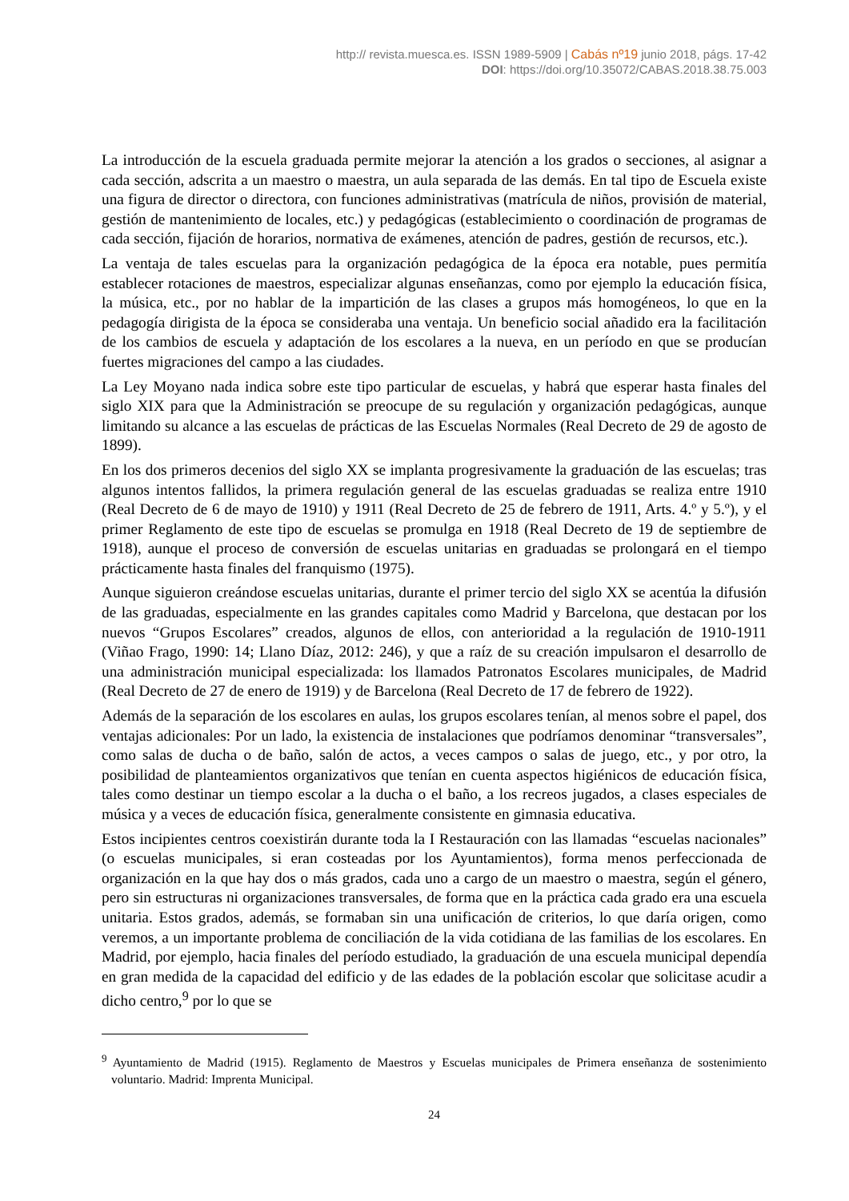http:// revista.muesca.es. ISSN 1989-5909 | Cabás nº19 junio 2018, págs. 17-42
DOI: https://doi.org/10.35072/CABAS.2018.38.75.003
La introducción de la escuela graduada permite mejorar la atención a los grados o secciones, al asignar a cada sección, adscrita a un maestro o maestra, un aula separada de las demás. En tal tipo de Escuela existe una figura de director o directora, con funciones administrativas (matrícula de niños, provisión de material, gestión de mantenimiento de locales, etc.) y pedagógicas (establecimiento o coordinación de programas de cada sección, fijación de horarios, normativa de exámenes, atención de padres, gestión de recursos, etc.).
La ventaja de tales escuelas para la organización pedagógica de la época era notable, pues permitía establecer rotaciones de maestros, especializar algunas enseñanzas, como por ejemplo la educación física, la música, etc., por no hablar de la impartición de las clases a grupos más homogéneos, lo que en la pedagogía dirigista de la época se consideraba una ventaja. Un beneficio social añadido era la facilitación de los cambios de escuela y adaptación de los escolares a la nueva, en un período en que se producían fuertes migraciones del campo a las ciudades.
La Ley Moyano nada indica sobre este tipo particular de escuelas, y habrá que esperar hasta finales del siglo XIX para que la Administración se preocupe de su regulación y organización pedagógicas, aunque limitando su alcance a las escuelas de prácticas de las Escuelas Normales (Real Decreto de 29 de agosto de 1899).
En los dos primeros decenios del siglo XX se implanta progresivamente la graduación de las escuelas; tras algunos intentos fallidos, la primera regulación general de las escuelas graduadas se realiza entre 1910 (Real Decreto de 6 de mayo de 1910) y 1911 (Real Decreto de 25 de febrero de 1911, Arts. 4.º y 5.º), y el primer Reglamento de este tipo de escuelas se promulga en 1918 (Real Decreto de 19 de septiembre de 1918), aunque el proceso de conversión de escuelas unitarias en graduadas se prolongará en el tiempo prácticamente hasta finales del franquismo (1975).
Aunque siguieron creándose escuelas unitarias, durante el primer tercio del siglo XX se acentúa la difusión de las graduadas, especialmente en las grandes capitales como Madrid y Barcelona, que destacan por los nuevos “Grupos Escolares” creados, algunos de ellos, con anterioridad a la regulación de 1910-1911 (Viñao Frago, 1990: 14; Llano Díaz, 2012: 246), y que a raíz de su creación impulsaron el desarrollo de una administración municipal especializada: los llamados Patronatos Escolares municipales, de Madrid (Real Decreto de 27 de enero de 1919) y de Barcelona (Real Decreto de 17 de febrero de 1922).
Además de la separación de los escolares en aulas, los grupos escolares tenían, al menos sobre el papel, dos ventajas adicionales: Por un lado, la existencia de instalaciones que podríamos denominar “transversales”, como salas de ducha o de baño, salón de actos, a veces campos o salas de juego, etc., y por otro, la posibilidad de planteamientos organizativos que tenían en cuenta aspectos higiénicos de educación física, tales como destinar un tiempo escolar a la ducha o el baño, a los recreos jugados, a clases especiales de música y a veces de educación física, generalmente consistente en gimnasia educativa.
Estos incipientes centros coexistirán durante toda la I Restauración con las llamadas “escuelas nacionales” (o escuelas municipales, si eran costeadas por los Ayuntamientos), forma menos perfeccionada de organización en la que hay dos o más grados, cada uno a cargo de un maestro o maestra, según el género, pero sin estructuras ni organizaciones transversales, de forma que en la práctica cada grado era una escuela unitaria. Estos grados, además, se formaban sin una unificación de criterios, lo que daría origen, como veremos, a un importante problema de conciliación de la vida cotidiana de las familias de los escolares. En Madrid, por ejemplo, hacia finales del período estudiado, la graduación de una escuela municipal dependía en gran medida de la capacidad del edificio y de las edades de la población escolar que solicitase acudir a dicho centro,<sup>9</sup> por lo que se
<sup>9</sup> Ayuntamiento de Madrid (1915). Reglamento de Maestros y Escuelas municipales de Primera enseñanza de sostenimiento voluntario. Madrid: Imprenta Municipal.
24